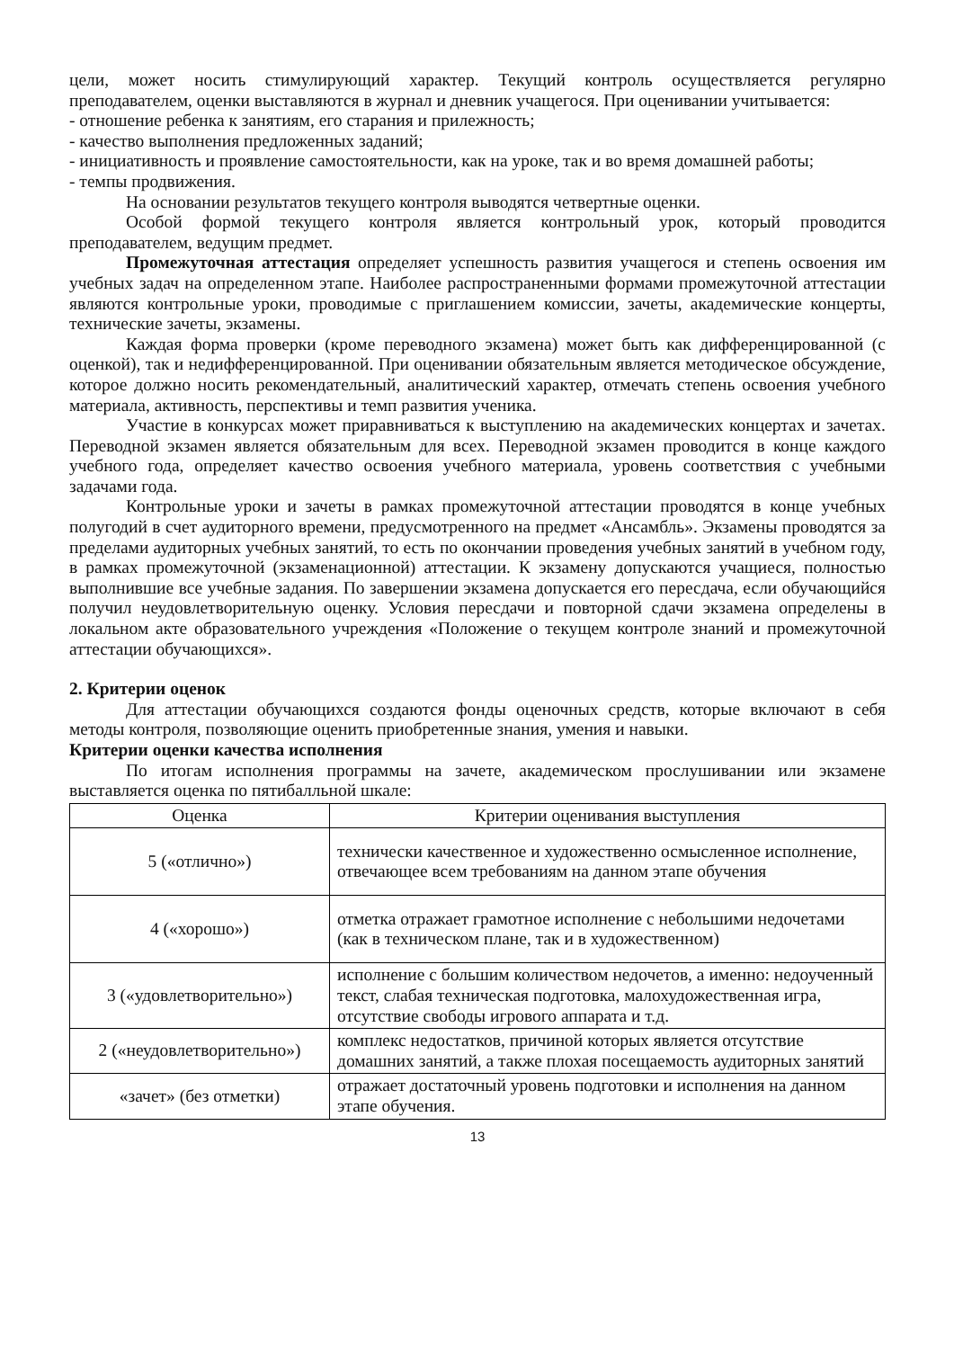цели, может носить стимулирующий характер. Текущий контроль осуществляется регулярно преподавателем, оценки выставляются в журнал и дневник учащегося. При оценивании учитывается:
- отношение ребенка к занятиям, его старания и прилежность;
- качество выполнения предложенных заданий;
- инициативность и проявление самостоятельности, как на уроке, так и во время домашней работы;
- темпы продвижения.
На основании результатов текущего контроля выводятся четвертные оценки.
Особой формой текущего контроля является контрольный урок, который проводится преподавателем, ведущим предмет.
Промежуточная аттестация определяет успешность развития учащегося и степень освоения им учебных задач на определенном этапе. Наиболее распространенными формами промежуточной аттестации являются контрольные уроки, проводимые с приглашением комиссии, зачеты, академические концерты, технические зачеты, экзамены.
Каждая форма проверки (кроме переводного экзамена) может быть как дифференцированной (с оценкой), так и недифференцированной. При оценивании обязательным является методическое обсуждение, которое должно носить рекомендательный, аналитический характер, отмечать степень освоения учебного материала, активность, перспективы и темп развития ученика.
Участие в конкурсах может приравниваться к выступлению на академических концертах и зачетах. Переводной экзамен является обязательным для всех. Переводной экзамен проводится в конце каждого учебного года, определяет качество освоения учебного материала, уровень соответствия с учебными задачами года.
Контрольные уроки и зачеты в рамках промежуточной аттестации проводятся в конце учебных полугодий в счет аудиторного времени, предусмотренного на предмет «Ансамбль». Экзамены проводятся за пределами аудиторных учебных занятий, то есть по окончании проведения учебных занятий в учебном году, в рамках промежуточной (экзаменационной) аттестации. К экзамену допускаются учащиеся, полностью выполнившие все учебные задания. По завершении экзамена допускается его пересдача, если обучающийся получил неудовлетворительную оценку. Условия пересдачи и повторной сдачи экзамена определены в локальном акте образовательного учреждения «Положение о текущем контроле знаний и промежуточной аттестации обучающихся».
2. Критерии оценок
Для аттестации обучающихся создаются фонды оценочных средств, которые включают в себя методы контроля, позволяющие оценить приобретенные знания, умения и навыки.
Критерии оценки качества исполнения
По итогам исполнения программы на зачете, академическом прослушивании или экзамене выставляется оценка по пятибалльной шкале:
| Оценка | Критерии оценивания выступления |
| --- | --- |
| 5 («отлично») | технически качественное и художественно осмысленное исполнение, отвечающее всем требованиям на данном этапе обучения |
| 4 («хорошо») | отметка отражает грамотное исполнение с небольшими недочетами (как в техническом плане, так и в художественном) |
| 3 («удовлетворительно») | исполнение с большим количеством недочетов, а именно: недоученный текст, слабая техническая подготовка, малохудожественная игра, отсутствие свободы игрового аппарата и т.д. |
| 2 («неудовлетворительно») | комплекс недостатков, причиной которых является отсутствие домашних занятий, а также плохая посещаемость аудиторных занятий |
| «зачет» (без отметки) | отражает достаточный уровень подготовки и исполнения на данном этапе обучения. |
13